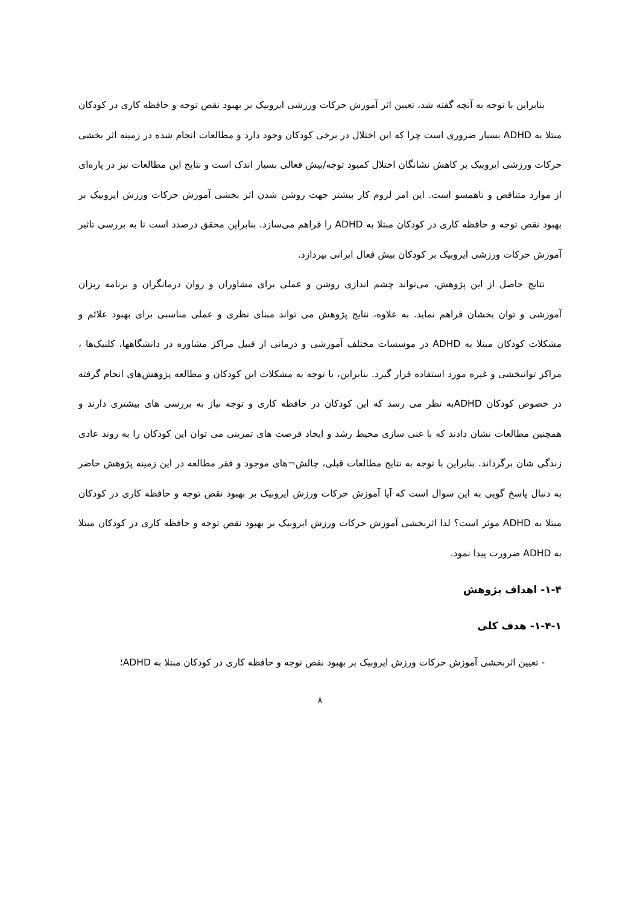بنابراین با توجه به آنچه گفته شد، تعیین اثر آموزش حرکات ورزشی ایروبیک بر بهبود نقص توجه و حافظه کاری در کودکان مبتلا به ADHD بسیار ضروری است چرا که این اختلال در برخی کودکان وجود دارد و مطالعات انجام شده در زمینه اثر بخشی حرکات ورزشی ایروبیک بر کاهش نشانگان اختلال کمبود توجه/بیش فعالی بسیار اندک است و نتایج این مطالعات نیز در پاره‌ای از موارد متناقض و ناهمسو است. این امر لزوم کار بیشتر جهت روشن شدن اثر بخشی آموزش حرکات ورزش ایروبیک بر بهبود نقص توجه و حافظه کاری در کودکان مبتلا به ADHD را فراهم می‌سازد. بنابراین محقق درصدد است تا به بررسی تاثیر آموزش حرکات ورزشی ایروبیک بر کودکان بیش فعال ایرانی بپردازد.
نتایج حاصل از این پژوهش، می‌تواند چشم اندازی روشن و عملی برای مشاوران و روان درمانگران و برنامه ریزان آموزشی و توان بخشان فراهم نماید. به علاوه، نتایج پژوهش می تواند مبنای نظری و عملی مناسبی برای بهبود علائم و مشکلات کودکان مبتلا به ADHD در موسسات مختلف آموزشی و درمانی از قبیل مراکز مشاوره در دانشگاهها، کلنیک‌ها ، مراکز توانبخشی و غیره مورد استفاده قرار گیرد. بنابراین، با توجه به مشکلات این کودکان و مطالعه پژوهش‌های انجام گرفته در خصوص کودکان ADHDبه نظر می رسد که این کودکان در حافظه کاری و توجه نیاز به بررسی های بیشتری دارند و همچنین مطالعات نشان دادند که با غنی سازی محیط رشد و ایجاد فرصت های تمرینی می توان این کودکان را به روند عادی زندگی شان برگرداند. بنابراین با توجه به نتایج مطالعات قبلی، چالش¬های موجود و فقر مطالعه در این زمینه پژوهش حاضر به دنبال پاسخ گویی به این سوال است که آیا آموزش حرکات ورزش ایروبیک بر بهبود نقص توجه و حافظه کاری در کودکان مبتلا به ADHD موثر است؟ لذا اثربخشی آموزش حرکات ورزش ایروبیک بر بهبود نقص توجه و حافظه کاری در کودکان مبتلا به ADHD ضرورت پیدا نمود.
۱-۴- اهداف پژوهش
۱-۴-۱- هدف کلی
- تعیین اثربخشی آموزش حرکات ورزش ایروبیک بر بهبود نقص توجه و حافظه کاری در کودکان مبتلا به ADHD؛
۸